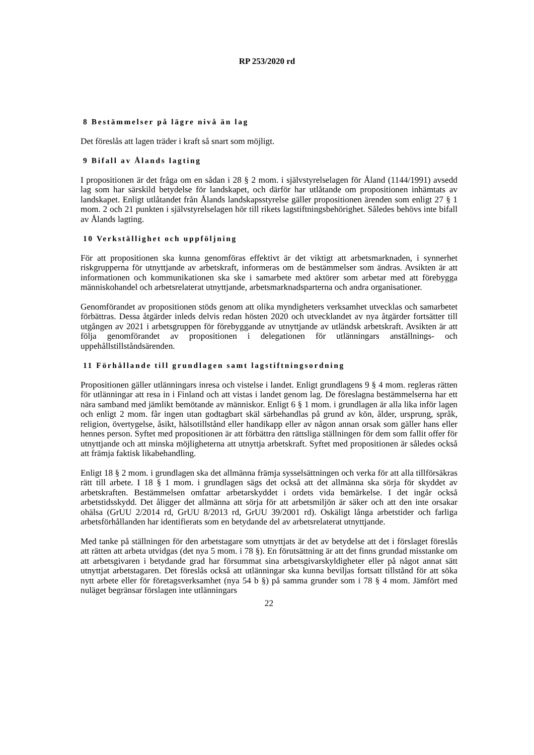RP 253/2020 rd
8 Bestämmelser på lägre nivå än lag
Det föreslås att lagen träder i kraft så snart som möjligt.
9 Bifall av Ålands lagting
I propositionen är det fråga om en sådan i 28 § 2 mom. i självstyrelselagen för Åland (1144/1991) avsedd lag som har särskild betydelse för landskapet, och därför har utlåtande om propositionen inhämtats av landskapet. Enligt utlåtandet från Ålands landskapsstyrelse gäller propositionen ärenden som enligt 27 § 1 mom. 2 och 21 punkten i självstyrelselagen hör till rikets lagstiftningsbehörighet. Således behövs inte bifall av Ålands lagting.
10 Verkställighet och uppföljning
För att propositionen ska kunna genomföras effektivt är det viktigt att arbetsmarknaden, i synnerhet riskgrupperna för utnyttjande av arbetskraft, informeras om de bestämmelser som ändras. Avsikten är att informationen och kommunikationen ska ske i samarbete med aktörer som arbetar med att förebygga människohandel och arbetsrelaterat utnyttjande, arbetsmarknadsparterna och andra organisationer.
Genomförandet av propositionen stöds genom att olika myndigheters verksamhet utvecklas och samarbetet förbättras. Dessa åtgärder inleds delvis redan hösten 2020 och utvecklandet av nya åtgärder fortsätter till utgången av 2021 i arbetsgruppen för förebyggande av utnyttjande av utländsk arbetskraft. Avsikten är att följa genomförandet av propositionen i delegationen för utlänningars anställnings- och uppehållstillståndsärenden.
11 Förhållande till grundlagen samt lagstiftningsordning
Propositionen gäller utlänningars inresa och vistelse i landet. Enligt grundlagens 9 § 4 mom. regleras rätten för utlänningar att resa in i Finland och att vistas i landet genom lag. De föreslagna bestämmelserna har ett nära samband med jämlikt bemötande av människor. Enligt 6 § 1 mom. i grundlagen är alla lika inför lagen och enligt 2 mom. får ingen utan godtagbart skäl särbehandlas på grund av kön, ålder, ursprung, språk, religion, övertygelse, åsikt, hälsotillstånd eller handikapp eller av någon annan orsak som gäller hans eller hennes person. Syftet med propositionen är att förbättra den rättsliga ställningen för dem som fallit offer för utnyttjande och att minska möjligheterna att utnyttja arbetskraft. Syftet med propositionen är således också att främja faktisk likabehandling.
Enligt 18 § 2 mom. i grundlagen ska det allmänna främja sysselsättningen och verka för att alla tillförsäkras rätt till arbete. I 18 § 1 mom. i grundlagen sägs det också att det allmänna ska sörja för skyddet av arbetskraften. Bestämmelsen omfattar arbetarskyddet i ordets vida bemärkelse. I det ingår också arbetstidsskydd. Det åligger det allmänna att sörja för att arbetsmiljön är säker och att den inte orsakar ohälsa (GrUU 2/2014 rd, GrUU 8/2013 rd, GrUU 39/2001 rd). Oskäligt långa arbetstider och farliga arbetsförhållanden har identifierats som en betydande del av arbetsrelaterat utnyttjande.
Med tanke på ställningen för den arbetstagare som utnyttjats är det av betydelse att det i förslaget föreslås att rätten att arbeta utvidgas (det nya 5 mom. i 78 §). En förutsättning är att det finns grundad misstanke om att arbetsgivaren i betydande grad har försummat sina arbetsgivarskyldigheter eller på något annat sätt utnyttjat arbetstagaren. Det föreslås också att utlänningar ska kunna beviljas fortsatt tillstånd för att söka nytt arbete eller för företagsverksamhet (nya 54 b §) på samma grunder som i 78 § 4 mom. Jämfört med nuläget begränsar förslagen inte utlänningars
22